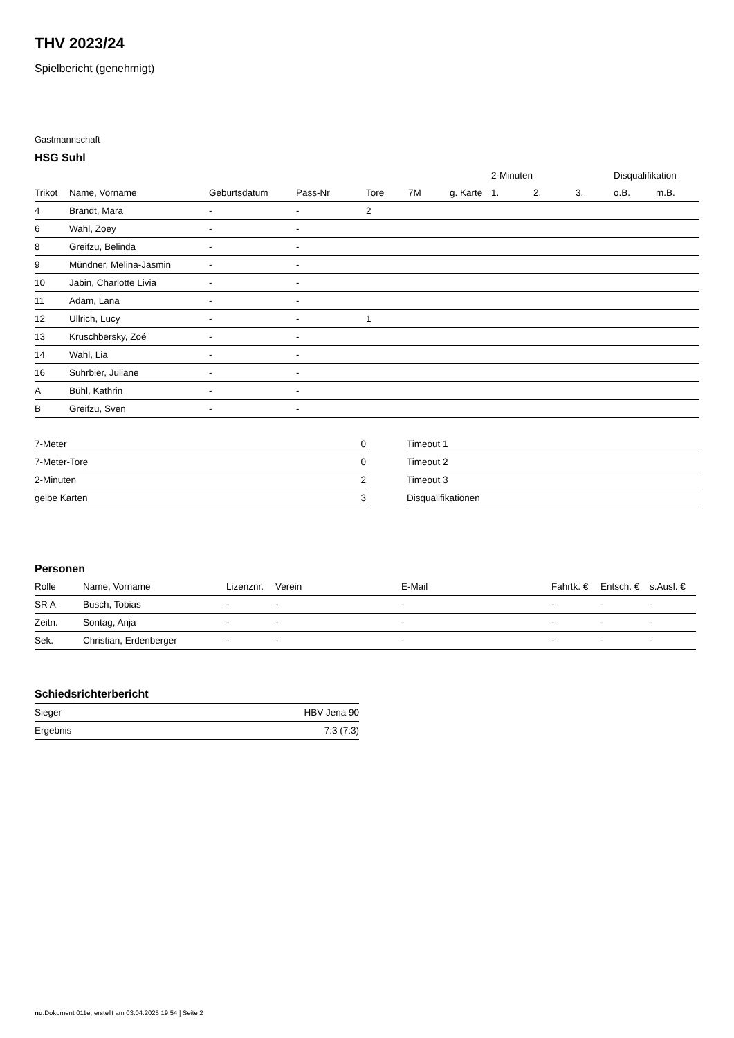THV 2023/24
Spielbericht (genehmigt)
Gastmannschaft
HSG Suhl
| | | | | | | | 2-Minuten | | | Disqualifikation | |
| Trikot | Name, Vorname | Geburtsdatum | Pass-Nr | Tore | 7M | g. Karte | 1. | 2. | 3. | o.B. | m.B. |
| 4 | Brandt, Mara | - | - | 2 | | | | | | | |
| 6 | Wahl, Zoey | - | - | | | | | | | | |
| 8 | Greifzu, Belinda | - | - | | | | | | | | |
| 9 | Mündner, Melina-Jasmin | - | - | | | | | | | | |
| 10 | Jabin, Charlotte Livia | - | - | | | | | | | | |
| 11 | Adam, Lana | - | - | | | | | | | | |
| 12 | Ullrich, Lucy | - | - | 1 | | | | | | | |
| 13 | Kruschbersky, Zoé | - | - | | | | | | | | |
| 14 | Wahl, Lia | - | - | | | | | | | | |
| 16 | Suhrbier, Juliane | - | - | | | | | | | | |
| A | Bühl, Kathrin | - | - | | | | | | | | |
| B | Greifzu, Sven | - | - | | | | | | | | |
| 7-Meter | 0 |
| 7-Meter-Tore | 0 |
| 2-Minuten | 2 |
| gelbe Karten | 3 |
| Timeout 1 |
| Timeout 2 |
| Timeout 3 |
| Disqualifikationen |
Personen
| Rolle | Name, Vorname | Lizenznr. | Verein | E-Mail | Fahrtk. € | Entsch. € | s.Ausl. € |
| --- | --- | --- | --- | --- | --- | --- | --- |
| SR A | Busch, Tobias | - | - | - | - | - | - |
| Zeitn. | Sontag, Anja | - | - | - | - | - | - |
| Sek. | Christian, Erdenberger | - | - | - | - | - | - |
Schiedsrichterbericht
| Sieger | HBV Jena 90 |
| Ergebnis | 7:3 (7:3) |
nu.Dokument 011e, erstellt am 03.04.2025 19:54 | Seite 2